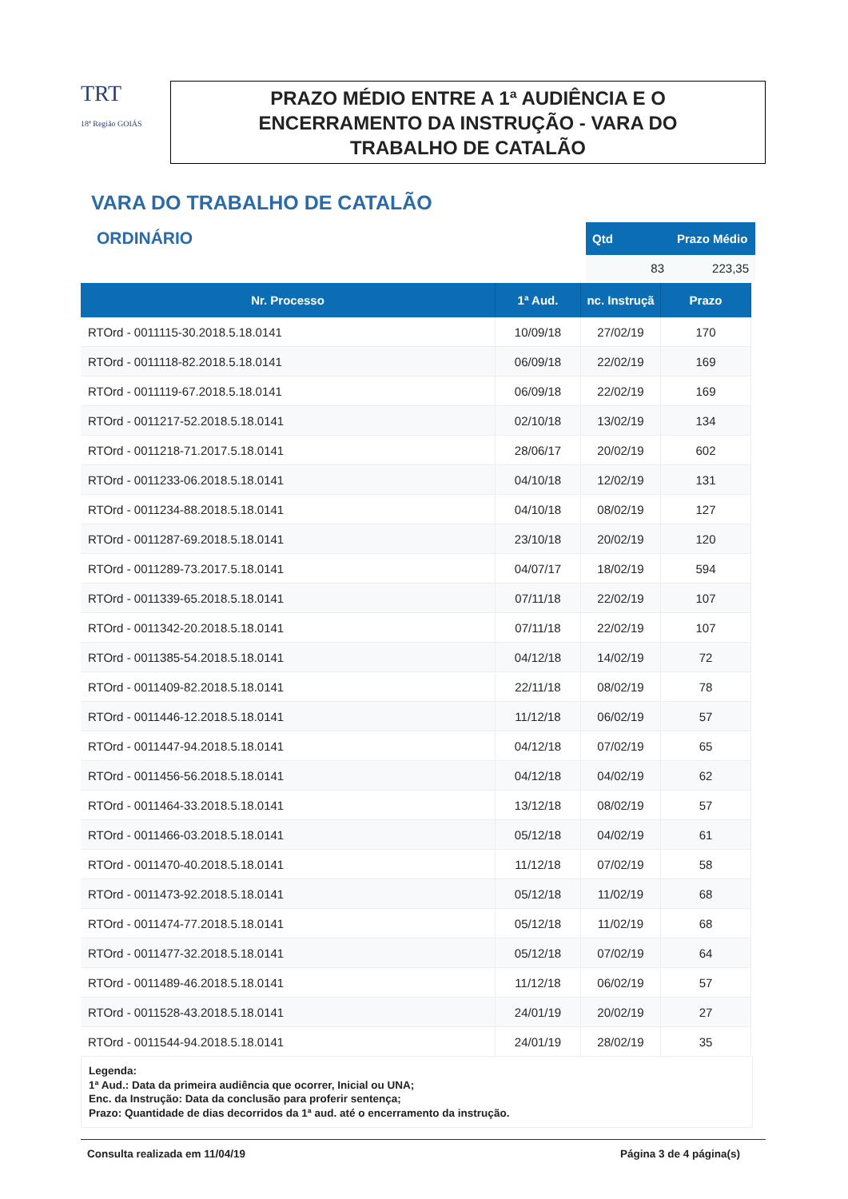TRT
18ª Região GOIÁS
PRAZO MÉDIO ENTRE A 1ª AUDIÊNCIA E O
ENCERRAMENTO DA INSTRUÇÃO - VARA DO
TRABALHO DE CATALÃO
VARA DO TRABALHO DE CATALÃO
ORDINÁRIO
| Qtd | Prazo Médio |
| --- | --- |
| 83 | 223,35 |
| Nr. Processo | 1ª Aud. | nc. Instruçã | Prazo |
| --- | --- | --- | --- |
| RTOrd - 0011115-30.2018.5.18.0141 | 10/09/18 | 27/02/19 | 170 |
| RTOrd - 0011118-82.2018.5.18.0141 | 06/09/18 | 22/02/19 | 169 |
| RTOrd - 0011119-67.2018.5.18.0141 | 06/09/18 | 22/02/19 | 169 |
| RTOrd - 0011217-52.2018.5.18.0141 | 02/10/18 | 13/02/19 | 134 |
| RTOrd - 0011218-71.2017.5.18.0141 | 28/06/17 | 20/02/19 | 602 |
| RTOrd - 0011233-06.2018.5.18.0141 | 04/10/18 | 12/02/19 | 131 |
| RTOrd - 0011234-88.2018.5.18.0141 | 04/10/18 | 08/02/19 | 127 |
| RTOrd - 0011287-69.2018.5.18.0141 | 23/10/18 | 20/02/19 | 120 |
| RTOrd - 0011289-73.2017.5.18.0141 | 04/07/17 | 18/02/19 | 594 |
| RTOrd - 0011339-65.2018.5.18.0141 | 07/11/18 | 22/02/19 | 107 |
| RTOrd - 0011342-20.2018.5.18.0141 | 07/11/18 | 22/02/19 | 107 |
| RTOrd - 0011385-54.2018.5.18.0141 | 04/12/18 | 14/02/19 | 72 |
| RTOrd - 0011409-82.2018.5.18.0141 | 22/11/18 | 08/02/19 | 78 |
| RTOrd - 0011446-12.2018.5.18.0141 | 11/12/18 | 06/02/19 | 57 |
| RTOrd - 0011447-94.2018.5.18.0141 | 04/12/18 | 07/02/19 | 65 |
| RTOrd - 0011456-56.2018.5.18.0141 | 04/12/18 | 04/02/19 | 62 |
| RTOrd - 0011464-33.2018.5.18.0141 | 13/12/18 | 08/02/19 | 57 |
| RTOrd - 0011466-03.2018.5.18.0141 | 05/12/18 | 04/02/19 | 61 |
| RTOrd - 0011470-40.2018.5.18.0141 | 11/12/18 | 07/02/19 | 58 |
| RTOrd - 0011473-92.2018.5.18.0141 | 05/12/18 | 11/02/19 | 68 |
| RTOrd - 0011474-77.2018.5.18.0141 | 05/12/18 | 11/02/19 | 68 |
| RTOrd - 0011477-32.2018.5.18.0141 | 05/12/18 | 07/02/19 | 64 |
| RTOrd - 0011489-46.2018.5.18.0141 | 11/12/18 | 06/02/19 | 57 |
| RTOrd - 0011528-43.2018.5.18.0141 | 24/01/19 | 20/02/19 | 27 |
| RTOrd - 0011544-94.2018.5.18.0141 | 24/01/19 | 28/02/19 | 35 |
Legenda:
1ª Aud.: Data da primeira audiência que ocorrer, Inicial ou UNA;
Enc. da Instrução: Data da conclusão para proferir sentença;
Prazo: Quantidade de dias decorridos da 1ª aud. até o encerramento da instrução.
Consulta realizada em 11/04/19 Página 3 de 4 página(s)